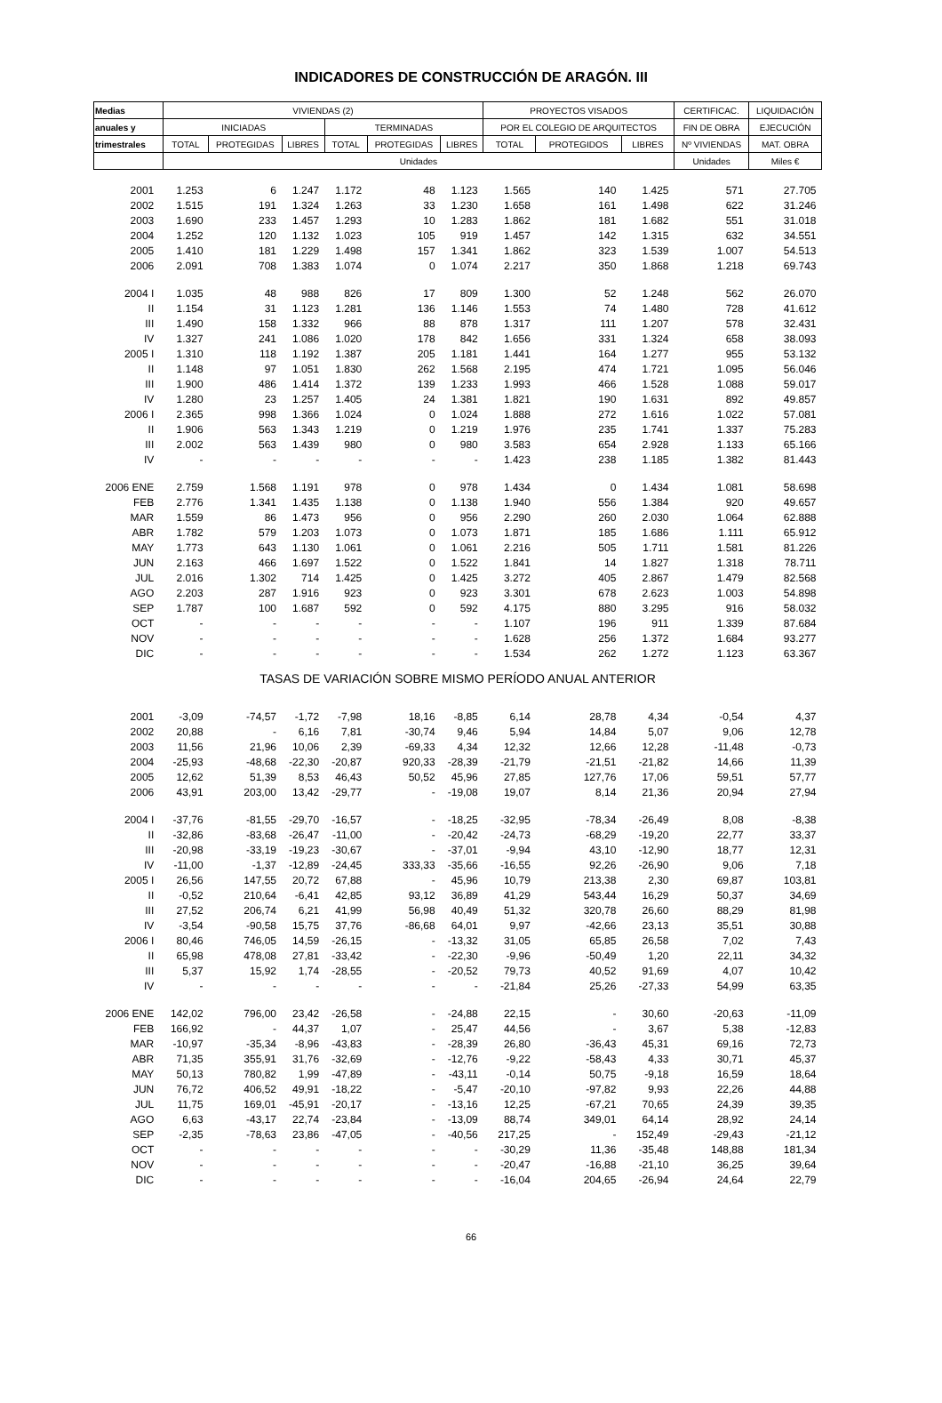INDICADORES DE CONSTRUCCIÓN DE ARAGÓN. III
| Medias | VIVIENDAS (2) | | | | | | PROYECTOS VISADOS | | | CERTIFICAC. | LIQUIDACIÓN |
| --- | --- | --- | --- | --- | --- | --- | --- | --- | --- | --- | --- |
| anuales y | INICIADAS | | | TERMINADAS | | | POR EL COLEGIO DE ARQUITECTOS | | | FIN DE OBRA | EJECUCIÓN |
| trimestrales | TOTAL | PROTEGIDAS | LIBRES | TOTAL | PROTEGIDAS | LIBRES | TOTAL | PROTEGIDOS | LIBRES | Nº VIVIENDAS | MAT. OBRA |
| | Unidades | | | | | | | | | Unidades | Miles € |
| 2001 | 1.253 | 6 | 1.247 | 1.172 | 48 | 1.123 | 1.565 | 140 | 1.425 | 571 | 27.705 |
| 2002 | 1.515 | 191 | 1.324 | 1.263 | 33 | 1.230 | 1.658 | 161 | 1.498 | 622 | 31.246 |
| 2003 | 1.690 | 233 | 1.457 | 1.293 | 10 | 1.283 | 1.862 | 181 | 1.682 | 551 | 31.018 |
| 2004 | 1.252 | 120 | 1.132 | 1.023 | 105 | 919 | 1.457 | 142 | 1.315 | 632 | 34.551 |
| 2005 | 1.410 | 181 | 1.229 | 1.498 | 157 | 1.341 | 1.862 | 323 | 1.539 | 1.007 | 54.513 |
| 2006 | 2.091 | 708 | 1.383 | 1.074 | 0 | 1.074 | 2.217 | 350 | 1.868 | 1.218 | 69.743 |
| 2004 I | 1.035 | 48 | 988 | 826 | 17 | 809 | 1.300 | 52 | 1.248 | 562 | 26.070 |
| II | 1.154 | 31 | 1.123 | 1.281 | 136 | 1.146 | 1.553 | 74 | 1.480 | 728 | 41.612 |
| III | 1.490 | 158 | 1.332 | 966 | 88 | 878 | 1.317 | 111 | 1.207 | 578 | 32.431 |
| IV | 1.327 | 241 | 1.086 | 1.020 | 178 | 842 | 1.656 | 331 | 1.324 | 658 | 38.093 |
| 2005 I | 1.310 | 118 | 1.192 | 1.387 | 205 | 1.181 | 1.441 | 164 | 1.277 | 955 | 53.132 |
| II | 1.148 | 97 | 1.051 | 1.830 | 262 | 1.568 | 2.195 | 474 | 1.721 | 1.095 | 56.046 |
| III | 1.900 | 486 | 1.414 | 1.372 | 139 | 1.233 | 1.993 | 466 | 1.528 | 1.088 | 59.017 |
| IV | 1.280 | 23 | 1.257 | 1.405 | 24 | 1.381 | 1.821 | 190 | 1.631 | 892 | 49.857 |
| 2006 I | 2.365 | 998 | 1.366 | 1.024 | 0 | 1.024 | 1.888 | 272 | 1.616 | 1.022 | 57.081 |
| II | 1.906 | 563 | 1.343 | 1.219 | 0 | 1.219 | 1.976 | 235 | 1.741 | 1.337 | 75.283 |
| III | 2.002 | 563 | 1.439 | 980 | 0 | 980 | 3.583 | 654 | 2.928 | 1.133 | 65.166 |
| IV | - | - | - | - | - | - | 1.423 | 238 | 1.185 | 1.382 | 81.443 |
| 2006 ENE | 2.759 | 1.568 | 1.191 | 978 | 0 | 978 | 1.434 | 0 | 1.434 | 1.081 | 58.698 |
| FEB | 2.776 | 1.341 | 1.435 | 1.138 | 0 | 1.138 | 1.940 | 556 | 1.384 | 920 | 49.657 |
| MAR | 1.559 | 86 | 1.473 | 956 | 0 | 956 | 2.290 | 260 | 2.030 | 1.064 | 62.888 |
| ABR | 1.782 | 579 | 1.203 | 1.073 | 0 | 1.073 | 1.871 | 185 | 1.686 | 1.111 | 65.912 |
| MAY | 1.773 | 643 | 1.130 | 1.061 | 0 | 1.061 | 2.216 | 505 | 1.711 | 1.581 | 81.226 |
| JUN | 2.163 | 466 | 1.697 | 1.522 | 0 | 1.522 | 1.841 | 14 | 1.827 | 1.318 | 78.711 |
| JUL | 2.016 | 1.302 | 714 | 1.425 | 0 | 1.425 | 3.272 | 405 | 2.867 | 1.479 | 82.568 |
| AGO | 2.203 | 287 | 1.916 | 923 | 0 | 923 | 3.301 | 678 | 2.623 | 1.003 | 54.898 |
| SEP | 1.787 | 100 | 1.687 | 592 | 0 | 592 | 4.175 | 880 | 3.295 | 916 | 58.032 |
| OCT | - | - | - | - | - | - | 1.107 | 196 | 911 | 1.339 | 87.684 |
| NOV | - | - | - | - | - | - | 1.628 | 256 | 1.372 | 1.684 | 93.277 |
| DIC | - | - | - | - | - | - | 1.534 | 262 | 1.272 | 1.123 | 63.367 |
| TASAS DE VARIACIÓN SOBRE MISMO PERÍODO ANUAL ANTERIOR | | | | | | | | | | | |
| 2001 | -3,09 | -74,57 | -1,72 | -7,98 | 18,16 | -8,85 | 6,14 | 28,78 | 4,34 | -0,54 | 4,37 |
| 2002 | 20,88 | - | 6,16 | 7,81 | -30,74 | 9,46 | 5,94 | 14,84 | 5,07 | 9,06 | 12,78 |
| 2003 | 11,56 | 21,96 | 10,06 | 2,39 | -69,33 | 4,34 | 12,32 | 12,66 | 12,28 | -11,48 | -0,73 |
| 2004 | -25,93 | -48,68 | -22,30 | -20,87 | 920,33 | -28,39 | -21,79 | -21,51 | -21,82 | 14,66 | 11,39 |
| 2005 | 12,62 | 51,39 | 8,53 | 46,43 | 50,52 | 45,96 | 27,85 | 127,76 | 17,06 | 59,51 | 57,77 |
| 2006 | 43,91 | 203,00 | 13,42 | -29,77 | - | -19,08 | 19,07 | 8,14 | 21,36 | 20,94 | 27,94 |
| 2004 I | -37,76 | -81,55 | -29,70 | -16,57 | - | -18,25 | -32,95 | -78,34 | -26,49 | 8,08 | -8,38 |
| II | -32,86 | -83,68 | -26,47 | -11,00 | - | -20,42 | -24,73 | -68,29 | -19,20 | 22,77 | 33,37 |
| III | -20,98 | -33,19 | -19,23 | -30,67 | - | -37,01 | -9,94 | 43,10 | -12,90 | 18,77 | 12,31 |
| IV | -11,00 | -1,37 | -12,89 | -24,45 | 333,33 | -35,66 | -16,55 | 92,26 | -26,90 | 9,06 | 7,18 |
| 2005 I | 26,56 | 147,55 | 20,72 | 67,88 | - | 45,96 | 10,79 | 213,38 | 2,30 | 69,87 | 103,81 |
| II | -0,52 | 210,64 | -6,41 | 42,85 | 93,12 | 36,89 | 41,29 | 543,44 | 16,29 | 50,37 | 34,69 |
| III | 27,52 | 206,74 | 6,21 | 41,99 | 56,98 | 40,49 | 51,32 | 320,78 | 26,60 | 88,29 | 81,98 |
| IV | -3,54 | -90,58 | 15,75 | 37,76 | -86,68 | 64,01 | 9,97 | -42,66 | 23,13 | 35,51 | 30,88 |
| 2006 I | 80,46 | 746,05 | 14,59 | -26,15 | - | -13,32 | 31,05 | 65,85 | 26,58 | 7,02 | 7,43 |
| II | 65,98 | 478,08 | 27,81 | -33,42 | - | -22,30 | -9,96 | -50,49 | 1,20 | 22,11 | 34,32 |
| III | 5,37 | 15,92 | 1,74 | -28,55 | - | -20,52 | 79,73 | 40,52 | 91,69 | 4,07 | 10,42 |
| IV | - | - | - | - | - | - | -21,84 | 25,26 | -27,33 | 54,99 | 63,35 |
| 2006 ENE | 142,02 | 796,00 | 23,42 | -26,58 | - | -24,88 | 22,15 | - | 30,60 | -20,63 | -11,09 |
| FEB | 166,92 | - | 44,37 | 1,07 | - | 25,47 | 44,56 | - | 3,67 | 5,38 | -12,83 |
| MAR | -10,97 | -35,34 | -8,96 | -43,83 | - | -28,39 | 26,80 | -36,43 | 45,31 | 69,16 | 72,73 |
| ABR | 71,35 | 355,91 | 31,76 | -32,69 | - | -12,76 | -9,22 | -58,43 | 4,33 | 30,71 | 45,37 |
| MAY | 50,13 | 780,82 | 1,99 | -47,89 | - | -43,11 | -0,14 | 50,75 | -9,18 | 16,59 | 18,64 |
| JUN | 76,72 | 406,52 | 49,91 | -18,22 | - | -5,47 | -20,10 | -97,82 | 9,93 | 22,26 | 44,88 |
| JUL | 11,75 | 169,01 | -45,91 | -20,17 | - | -13,16 | 12,25 | -67,21 | 70,65 | 24,39 | 39,35 |
| AGO | 6,63 | -43,17 | 22,74 | -23,84 | - | -13,09 | 88,74 | 349,01 | 64,14 | 28,92 | 24,14 |
| SEP | -2,35 | -78,63 | 23,86 | -47,05 | - | -40,56 | 217,25 | - | 152,49 | -29,43 | -21,12 |
| OCT | - | - | - | - | - | - | -30,29 | 11,36 | -35,48 | 148,88 | 181,34 |
| NOV | - | - | - | - | - | - | -20,47 | -16,88 | -21,10 | 36,25 | 39,64 |
| DIC | - | - | - | - | - | - | -16,04 | 204,65 | -26,94 | 24,64 | 22,79 |
66